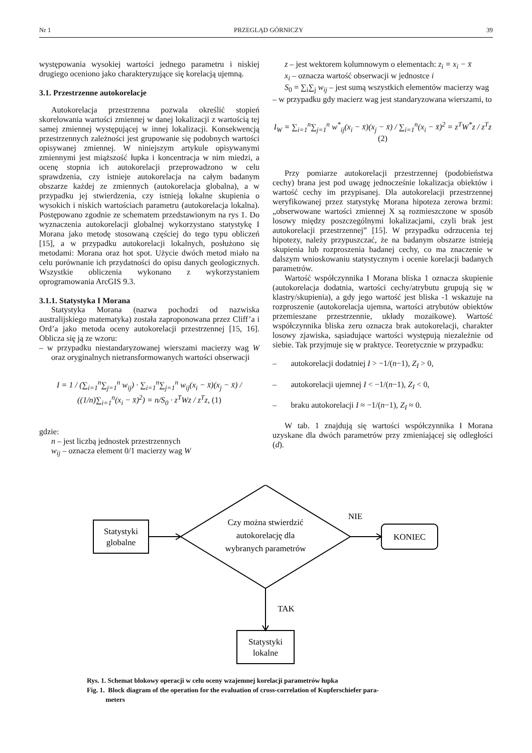Nr 1 PRZEGLĄD GÓRNICZY 39
występowania wysokiej wartości jednego parametru i niskiej drugiego oceniono jako charakteryzujące się korelacją ujemną.
3.1. Przestrzenne autokorelacje
Autokorelacja przestrzenna pozwala określić stopień skorelowania wartości zmiennej w danej lokalizacji z wartością tej samej zmiennej występującej w innej lokalizacji. Konsekwencją przestrzennych zależności jest grupowanie się podobnych wartości opisywanej zmiennej. W niniejszym artykule opisywanymi zmiennymi jest miąższość łupka i koncentracja w nim miedzi, a ocenę stopnia ich autokorelacji przeprowadzono w celu sprawdzenia, czy istnieje autokorelacja na całym badanym obszarze każdej ze zmiennych (autokorelacja globalna), a w przypadku jej stwierdzenia, czy istnieją lokalne skupienia o wysokich i niskich wartościach parametru (autokorelacja lokalna). Postępowano zgodnie ze schematem przedstawionym na rys 1. Do wyznaczenia autokorelacji globalnej wykorzystano statystykę I Morana jako metodę stosowaną częściej do tego typu obliczeń [15], a w przypadku autokorelacji lokalnych, posłużono się metodami: Morana oraz hot spot. Użycie dwóch metod miało na celu porównanie ich przydatności do opisu danych geologicznych. Wszystkie obliczenia wykonano z wykorzystaniem oprogramowania ArcGIS 9.3.
3.1.1. Statystyka I Morana
Statystyka Morana (nazwa pochodzi od nazwiska australijskiego matematyka) została zaproponowana przez Cliff’a i Ord’a jako metoda oceny autokorelacji przestrzennej [15, 16]. Oblicza się ją ze wzoru:
– w przypadku niestandaryzowanej wierszami macierzy wag W oraz oryginalnych nietransformowanych wartości obserwacji
I = 1 / (∑<sub>i=1</sub><sup>n</sup>∑<sub>j=1</sub><sup>n</sup> w<sub>ij</sub>) · ∑<sub>i=1</sub><sup>n</sup>∑<sub>j=1</sub><sup>n</sup> w<sub>ij</sub>(x<sub>i</sub> − x̄)(x<sub>j</sub> − x̄) / ((1/n)∑<sub>i=1</sub><sup>n</sup>(x<sub>i</sub> − x̄)<sup>2</sup>) = n/S<sub>0</sub> · z<sup>T</sup>Wz / z<sup>T</sup>z, (1)
gdzie:
n – jest liczbą jednostek przestrzennych
w<sub>ij</sub> – oznacza element 0/1 macierzy wag W
z – jest wektorem kolumnowym o elementach: z<sub>i</sub> = x<sub>i</sub> − x̄
x<sub>i</sub> – oznacza wartość obserwacji w jednostce i
S<sub>0</sub> = ∑<sub>i</sub>∑<sub>j</sub> w<sub>ij</sub> – jest sumą wszystkich elementów macierzy wag
– w przypadku gdy macierz wag jest standaryzowana wierszami, to
I<sub>W</sub> = ∑<sub>i=1</sub><sup>n</sup>∑<sub>j=1</sub><sup>n</sup> w<sup>*</sup><sub>ij</sub>(x<sub>i</sub> − x̄)(x<sub>j</sub> − x̄) / ∑<sub>i=1</sub><sup>n</sup>(x<sub>i</sub> − x̄)<sup>2</sup> = z<sup>T</sup>W<sup>*</sup>z / z<sup>T</sup>z (2)
Przy pomiarze autokorelacji przestrzennej (podobieństwa cechy) brana jest pod uwagę jednocześnie lokalizacja obiektów i wartość cechy im przypisanej. Dla autokorelacji przestrzennej weryfikowanej przez statystykę Morana hipoteza zerowa brzmi: „obserwowane wartości zmiennej X są rozmieszczone w sposób losowy między poszczególnymi lokalizacjami, czyli brak jest autokorelacji przestrzennej” [15]. W przypadku odrzucenia tej hipotezy, należy przypuszczać, że na badanym obszarze istnieją skupienia lub rozproszenia badanej cechy, co ma znaczenie w dalszym wnioskowaniu statystycznym i ocenie korelacji badanych parametrów.
Wartość współczynnika I Morana bliska 1 oznacza skupienie (autokorelacja dodatnia, wartości cechy/atrybutu grupują się w klastry/skupienia), a gdy jego wartość jest bliska -1 wskazuje na rozproszenie (autokorelacja ujemna, wartości atrybutów obiektów przemieszane przestrzennie, układy mozaikowe). Wartość współczynnika bliska zeru oznacza brak autokorelacji, charakter losowy zjawiska, sąsiadujące wartości występują niezależnie od siebie. Tak przyjmuje się w praktyce. Teoretycznie w przypadku:
– autokorelacji dodatniej I > −1/(n−1), Z<sub>I</sub> > 0,
– autokorelacji ujemnej I < −1/(n−1), Z<sub>I</sub> < 0,
– braku autokorelacji I ≈ −1/(n−1), Z<sub>I</sub> ≈ 0.
W tab. 1 znajdują się wartości współczynnika I Morana uzyskane dla dwóch parametrów przy zmieniającej się odległości (d).
Statystyki
globalne
Czy można stwierdzić
autokorelację dla
wybranych parametrów
NIE
KONIEC
TAK
Statystyki
lokalne
Rys. 1. Schemat blokowy operacji w celu oceny wzajemnej korelacji parametrów łupka
Fig. 1. Block diagram of the operation for the evaluation of cross-correlation of Kupferschiefer para-
meters